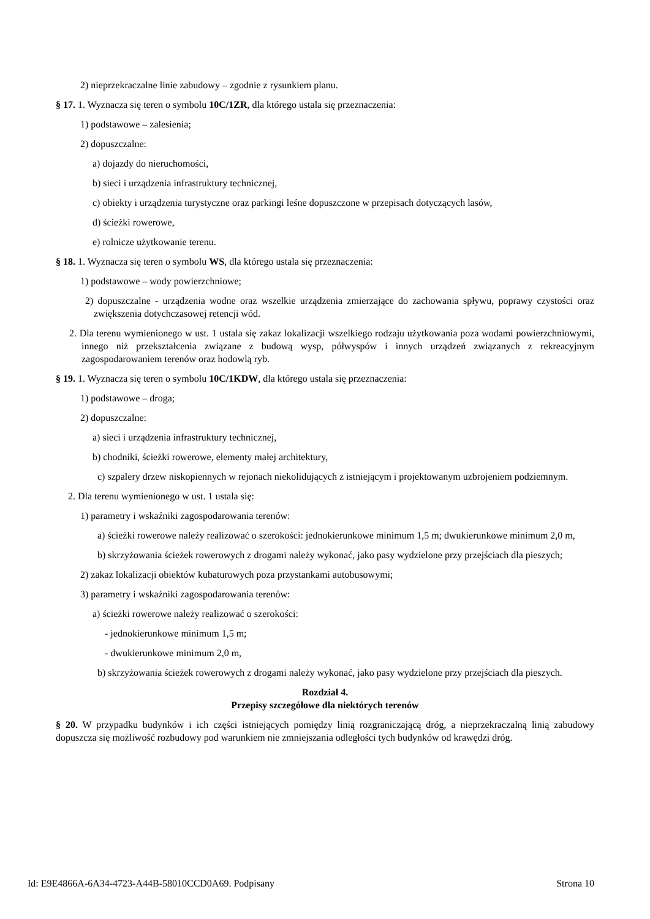2) nieprzekraczalne linie zabudowy – zgodnie z rysunkiem planu.
§ 17. 1. Wyznacza się teren o symbolu 10C/1ZR, dla którego ustala się przeznaczenia:
1) podstawowe – zalesienia;
2) dopuszczalne:
a) dojazdy do nieruchomości,
b) sieci i urządzenia infrastruktury technicznej,
c) obiekty i urządzenia turystyczne oraz parkingi leśne dopuszczone w przepisach dotyczących lasów,
d) ścieżki rowerowe,
e) rolnicze użytkowanie terenu.
§ 18. 1. Wyznacza się teren o symbolu WS, dla którego ustala się przeznaczenia:
1) podstawowe – wody powierzchniowe;
2) dopuszczalne - urządzenia wodne oraz wszelkie urządzenia zmierzające do zachowania spływu, poprawy czystości oraz zwiększenia dotychczasowej retencji wód.
2. Dla terenu wymienionego w ust. 1 ustala się zakaz lokalizacji wszelkiego rodzaju użytkowania poza wodami powierzchniowymi, innego niż przekształcenia związane z budową wysp, półwyspów i innych urządzeń związanych z rekreacyjnym zagospodarowaniem terenów oraz hodowlą ryb.
§ 19. 1. Wyznacza się teren o symbolu 10C/1KDW, dla którego ustala się przeznaczenia:
1) podstawowe – droga;
2) dopuszczalne:
a) sieci i urządzenia infrastruktury technicznej,
b) chodniki, ścieżki rowerowe, elementy małej architektury,
c) szpalery drzew niskopiennych w rejonach niekolidujących z istniejącym i projektowanym uzbrojeniem podziemnym.
2. Dla terenu wymienionego w ust. 1 ustala się:
1) parametry i wskaźniki zagospodarowania terenów:
a) ścieżki rowerowe należy realizować o szerokości: jednokierunkowe minimum 1,5 m; dwukierunkowe minimum 2,0 m,
b) skrzyżowania ścieżek rowerowych z drogami należy wykonać, jako pasy wydzielone przy przejściach dla pieszych;
2) zakaz lokalizacji obiektów kubaturowych poza przystankami autobusowymi;
3) parametry i wskaźniki zagospodarowania terenów:
a) ścieżki rowerowe należy realizować o szerokości:
- jednokierunkowe minimum 1,5 m;
- dwukierunkowe minimum 2,0 m,
b) skrzyżowania ścieżek rowerowych z drogami należy wykonać, jako pasy wydzielone przy przejściach dla pieszych.
Rozdział 4.
Przepisy szczegółowe dla niektórych terenów
§ 20. W przypadku budynków i ich części istniejących pomiędzy linią rozgraniczającą dróg, a nieprzekraczalną linią zabudowy dopuszcza się możliwość rozbudowy pod warunkiem nie zmniejszania odległości tych budynków od krawędzi dróg.
Id: E9E4866A-6A34-4723-A44B-58010CCD0A69. Podpisany Strona 10